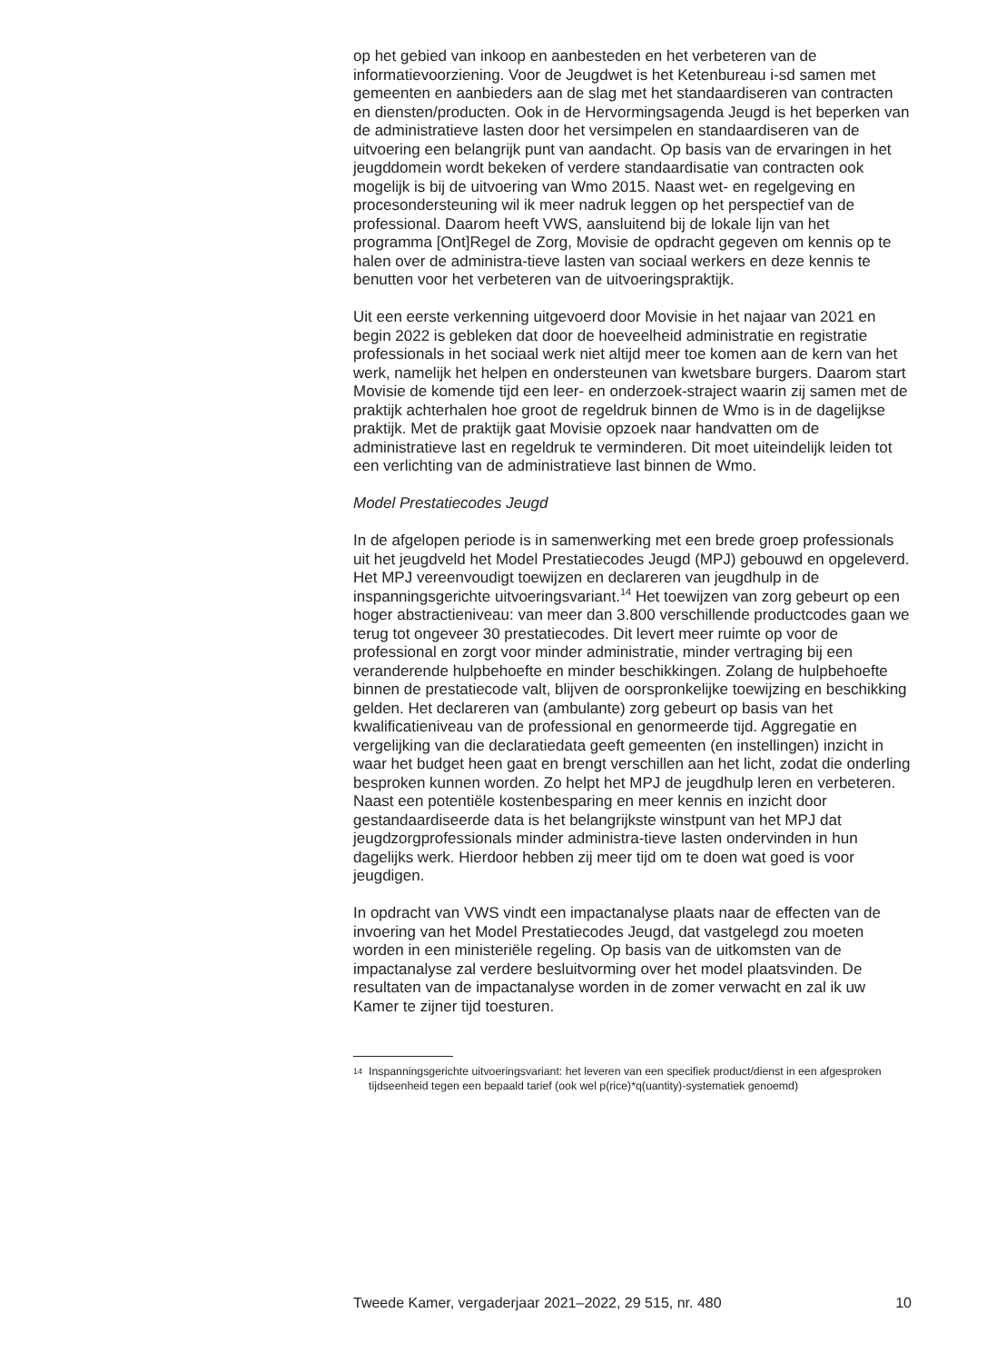op het gebied van inkoop en aanbesteden en het verbeteren van de informatievoorziening. Voor de Jeugdwet is het Ketenbureau i-sd samen met gemeenten en aanbieders aan de slag met het standaardiseren van contracten en diensten/producten. Ook in de Hervormingsagenda Jeugd is het beperken van de administratieve lasten door het versimpelen en standaardiseren van de uitvoering een belangrijk punt van aandacht. Op basis van de ervaringen in het jeugddomein wordt bekeken of verdere standaardisatie van contracten ook mogelijk is bij de uitvoering van Wmo 2015. Naast wet- en regelgeving en procesondersteuning wil ik meer nadruk leggen op het perspectief van de professional. Daarom heeft VWS, aansluitend bij de lokale lijn van het programma [Ont]Regel de Zorg, Movisie de opdracht gegeven om kennis op te halen over de administra-tieve lasten van sociaal werkers en deze kennis te benutten voor het verbeteren van de uitvoeringspraktijk.
Uit een eerste verkenning uitgevoerd door Movisie in het najaar van 2021 en begin 2022 is gebleken dat door de hoeveelheid administratie en registratie professionals in het sociaal werk niet altijd meer toe komen aan de kern van het werk, namelijk het helpen en ondersteunen van kwetsbare burgers. Daarom start Movisie de komende tijd een leer- en onderzoek-straject waarin zij samen met de praktijk achterhalen hoe groot de regeldruk binnen de Wmo is in de dagelijkse praktijk. Met de praktijk gaat Movisie opzoek naar handvatten om de administratieve last en regeldruk te verminderen. Dit moet uiteindelijk leiden tot een verlichting van de administratieve last binnen de Wmo.
Model Prestatiecodes Jeugd
In de afgelopen periode is in samenwerking met een brede groep professionals uit het jeugdveld het Model Prestatiecodes Jeugd (MPJ) gebouwd en opgeleverd. Het MPJ vereenvoudigt toewijzen en declareren van jeugdhulp in de inspanningsgerichte uitvoeringsvariant.<sup>14</sup> Het toewijzen van zorg gebeurt op een hoger abstractieniveau: van meer dan 3.800 verschillende productcodes gaan we terug tot ongeveer 30 prestatiecodes. Dit levert meer ruimte op voor de professional en zorgt voor minder administratie, minder vertraging bij een veranderende hulpbehoefte en minder beschikkingen. Zolang de hulpbehoefte binnen de prestatiecode valt, blijven de oorspronkelijke toewijzing en beschikking gelden. Het declareren van (ambulante) zorg gebeurt op basis van het kwalificatieniveau van de professional en genormeerde tijd. Aggregatie en vergelijking van die declaratiedata geeft gemeenten (en instellingen) inzicht in waar het budget heen gaat en brengt verschillen aan het licht, zodat die onderling besproken kunnen worden. Zo helpt het MPJ de jeugdhulp leren en verbeteren. Naast een potentiële kostenbesparing en meer kennis en inzicht door gestandaardiseerde data is het belangrijkste winstpunt van het MPJ dat jeugdzorgprofessionals minder administra-tieve lasten ondervinden in hun dagelijks werk. Hierdoor hebben zij meer tijd om te doen wat goed is voor jeugdigen.
In opdracht van VWS vindt een impactanalyse plaats naar de effecten van de invoering van het Model Prestatiecodes Jeugd, dat vastgelegd zou moeten worden in een ministeriële regeling. Op basis van de uitkomsten van de impactanalyse zal verdere besluitvorming over het model plaatsvinden. De resultaten van de impactanalyse worden in de zomer verwacht en zal ik uw Kamer te zijner tijd toesturen.
14 Inspanningsgerichte uitvoeringsvariant: het leveren van een specifiek product/dienst in een afgesproken tijdseenheid tegen een bepaald tarief (ook wel p(rice)*q(uantity)-systematiek genoemd)
Tweede Kamer, vergaderjaar 2021–2022, 29 515, nr. 480 10